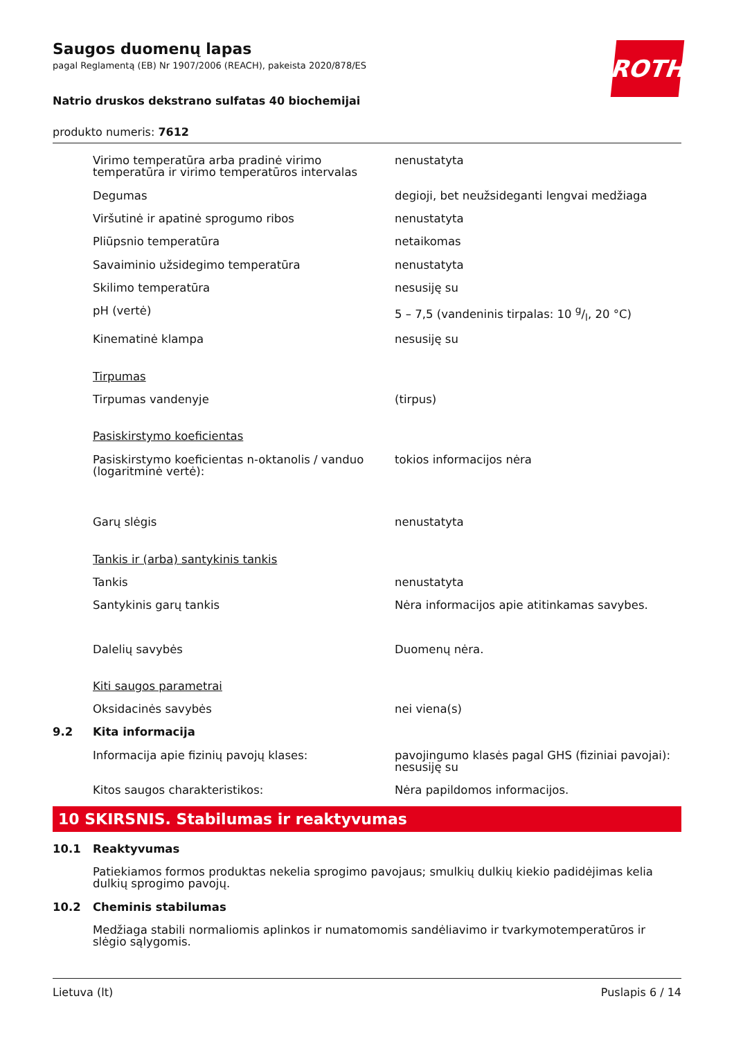ROTH
Saugos duomenų lapas
pagal Reglamentą (EB) Nr 1907/2006 (REACH), pakeista 2020/878/ES
Natrio druskos dekstrano sulfatas 40 biochemijai
produkto numeris: 7612
| | Virimo temperatūra arba pradinė virimo temperatūra ir virimo temperatūros intervalas | nenustatyta |
| | Degumas | degioji, bet neužsideganti lengvai medžiaga |
| | Viršutinė ir apatinė sprogumo ribos | nenustatyta |
| | Pliūpsnio temperatūra | netaikomas |
| | Savaiminio užsidegimo temperatūra | nenustatyta |
| | Skilimo temperatūra | nesusiję su |
| | pH (vertė) | 5 – 7,5 (vandeninis tirpalas: 10 g/l, 20 °C) |
| | Kinematinė klampa | nesusiję su |
| | Tirpumas | |
| | Tirpumas vandenyje | (tirpus) |
| | Pasiskirstymo koeficientas | |
| | Pasiskirstymo koeficientas n-oktanolis / vanduo (logaritminė vertė): | tokios informacijos nėra |
| | Garų slėgis | nenustatyta |
| | Tankis ir (arba) santykinis tankis | |
| | Tankis | nenustatyta |
| | Santykinis garų tankis | Nėra informacijos apie atitinkamas savybes. |
| | Dalelių savybės | Duomenų nėra. |
| | Kiti saugos parametrai | |
| | Oksidacinės savybės | nei viena(s) |
| 9.2 | Kita informacija | |
| | Informacija apie fizinių pavojų klases: | pavojingumo klasės pagal GHS (fiziniai pavojai): nesusiję su |
| | Kitos saugos charakteristikos: | Nėra papildomos informacijos. |
10 SKIRSNIS. Stabilumas ir reaktyvumas
| 10.1 | Reaktyvumas |
| | Patiekiamos formos produktas nekelia sprogimo pavojaus; smulkių dulkių kiekio padidėjimas kelia dulkių sprogimo pavojų. |
| 10.2 | Cheminis stabilumas |
| | Medžiaga stabili normaliomis aplinkos ir numatomomis sandėliavimo ir tvarkymotemperatūros ir slėgio sąlygomis. |
Lietuva (lt) Puslapis 6 / 14